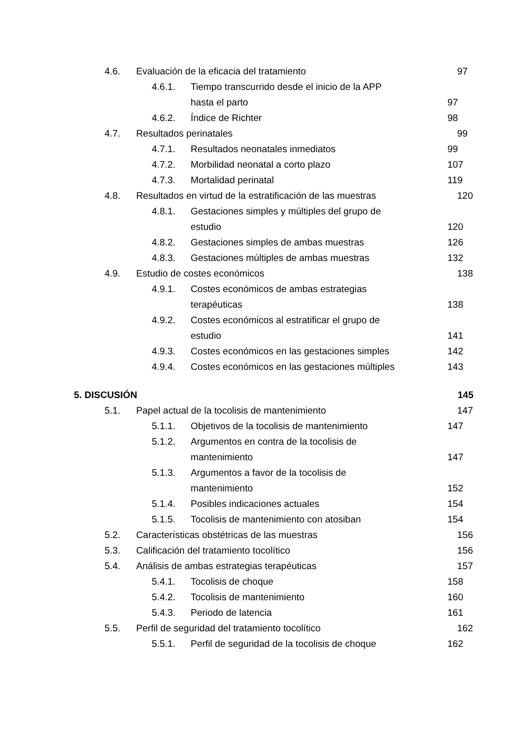4.6. Evaluación de la eficacia del tratamiento 97
4.6.1. Tiempo transcurrido desde el inicio de la APP
hasta el parto 97
4.6.2. Índice de Richter 98
4.7. Resultados perinatales 99
4.7.1. Resultados neonatales inmediatos 99
4.7.2. Morbilidad neonatal a corto plazo 107
4.7.3. Mortalidad perinatal 119
4.8. Resultados en virtud de la estratificación de las muestras 120
4.8.1. Gestaciones simples y múltiples del grupo de
estudio 120
4.8.2. Gestaciones simples de ambas muestras 126
4.8.3. Gestaciones múltiples de ambas muestras 132
4.9. Estudio de costes económicos 138
4.9.1. Costes económicos de ambas estrategias
terapéuticas 138
4.9.2. Costes económicos al estratificar el grupo de
estudio 141
4.9.3. Costes económicos en las gestaciones simples 142
4.9.4. Costes económicos en las gestaciones múltiples 143
5. DISCUSIÓN 145
5.1. Papel actual de la tocolisis de mantenimiento 147
5.1.1. Objetivos de la tocolisis de mantenimiento 147
5.1.2. Argumentos en contra de la tocolisis de
mantenimiento 147
5.1.3. Argumentos a favor de la tocolisis de
mantenimiento 152
5.1.4. Posibles indicaciones actuales 154
5.1.5. Tocolisis de mantenimiento con atosiban 154
5.2. Características obstétricas de las muestras 156
5.3. Calificación del tratamiento tocolítico 156
5.4. Análisis de ambas estrategias terapéuticas 157
5.4.1. Tocolisis de choque 158
5.4.2. Tocolisis de mantenimiento 160
5.4.3. Periodo de latencia 161
5.5. Perfil de seguridad del tratamiento tocolítico 162
5.5.1. Perfil de seguridad de la tocolisis de choque 162